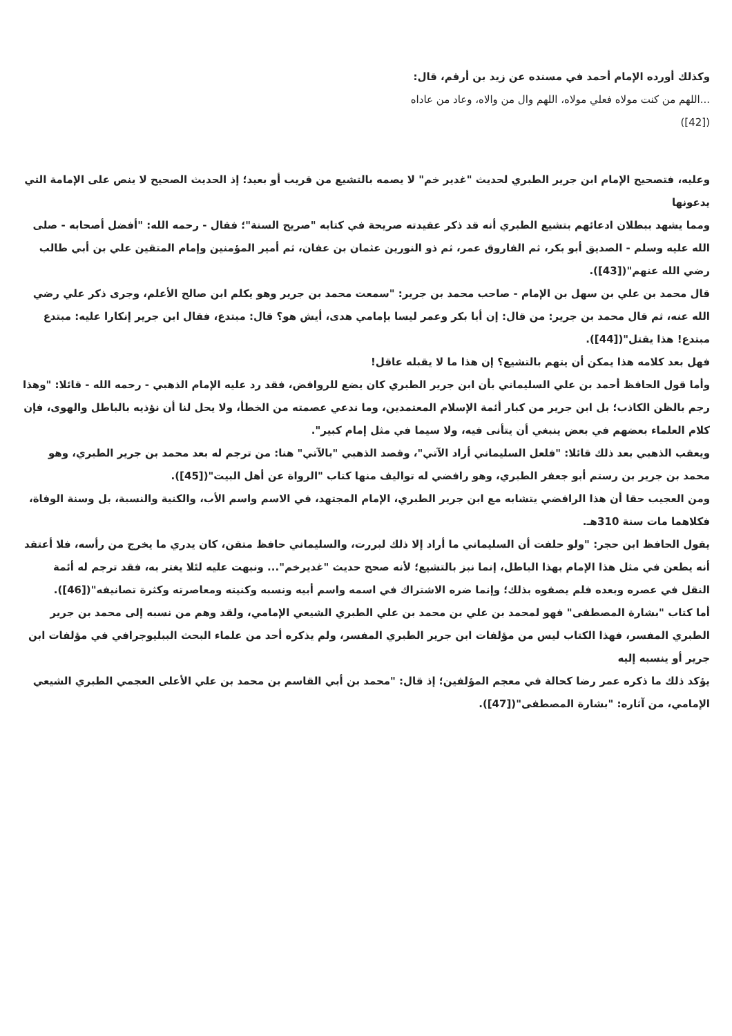وكذلك أورده الإمام أحمد في مسنده عن زيد بن أرقم، قال:
...اللهم من كنت مولاه فعلي مولاه، اللهم وال من والاه، وعاد من عاداه
([42])
وعليه، فتصحيح الإمام ابن جرير الطبري لحديث "غدير خم" لا يصمه بالتشيع من قريب أو بعيد؛ إذ الحديث الصحيح لا ينص على الإمامة التي يدعونها
ومما يشهد ببطلان ادعائهم بتشيع الطبري أنه قد ذكر عقيدته صريحة في كتابه "صريح السنة"؛ فقال - رحمه الله: "أفضل أصحابه - صلى الله عليه وسلم - الصديق أبو بكر، ثم الفاروق عمر، ثم ذو النورين عثمان بن عفان، ثم أمير المؤمنين وإمام المتقين علي بن أبي طالب رضي الله عنهم"([43]).
قال محمد بن علي بن سهل بن الإمام - صاحب محمد بن جرير: "سمعت محمد بن جرير وهو يكلم ابن صالح الأعلم، وجرى ذكر علي رضي الله عنه، ثم قال محمد بن جرير: من قال: إن أبا بكر وعمر ليسا بإمامي هدى، أيش هو؟ قال: مبتدع، فقال ابن جرير إنكارا عليه: مبتدع مبتدع! هذا يقتل"([44]).
فهل بعد كلامه هذا يمكن أن يتهم بالتشيع؟ إن هذا ما لا يقبله عاقل!
وأما قول الحافظ أحمد بن علي السليماني بأن ابن جرير الطبري كان يضع للروافض، فقد رد عليه الإمام الذهبي - رحمه الله - قائلا: "وهذا رجم بالظن الكاذب؛ بل ابن جرير من كبار أئمة الإسلام المعتمدين، وما ندعي عصمته من الخطأ، ولا يحل لنا أن نؤذيه بالباطل والهوى، فإن كلام العلماء بعضهم في بعض ينبغي أن يتأنى فيه، ولا سيما في مثل إمام كبير".
ويعقب الذهبي بعد ذلك قائلا: "فلعل السليماني أراد الآتي"، وقصد الذهبي "بالآتي" هنا: من ترجم له بعد محمد بن جرير الطبري، وهو محمد بن جرير بن رستم أبو جعفر الطبري، وهو رافضي له تواليف منها كتاب "الرواة عن أهل البيت"([45]).
ومن العجيب حقا أن هذا الرافضي يتشابه مع ابن جرير الطبري، الإمام المجتهد، في الاسم واسم الأب، والكنية والنسبة، بل وسنة الوفاة، فكلاهما مات سنة 310هـ.
يقول الحافظ ابن حجر: "ولو حلفت أن السليماني ما أراد إلا ذلك لبررت، والسليماني حافظ متقن، كان يدري ما يخرج من رأسه، فلا أعتقد أنه يطعن في مثل هذا الإمام بهذا الباطل، إنما نبز بالتشيع؛ لأنه صحح حديث "غديرخم"... ونبهت عليه لئلا يغتر به، فقد ترجم له أئمة النقل في عصره وبعده فلم يصفوه بذلك؛ وإنما ضره الاشتراك في اسمه واسم أبيه ونسبه وكنيته ومعاصرته وكثرة تصانيفه"([46]).
أما كتاب "بشارة المصطفى" فهو لمحمد بن علي بن محمد بن علي الطبري الشيعي الإمامي، ولقد وهم من نسبه إلى محمد بن جرير الطبري المفسر، فهذا الكتاب ليس من مؤلفات ابن جرير الطبري المفسر، ولم يذكره أحد من علماء البحث الببليوجرافي في مؤلفات ابن جرير أو ينسبه إليه
يؤكد ذلك ما ذكره عمر رضا كحالة في معجم المؤلفين؛ إذ قال: "محمد بن أبي القاسم بن محمد بن علي الأعلى العجمي الطبري الشيعي الإمامي، من آثاره: "بشارة المصطفى"([47]).